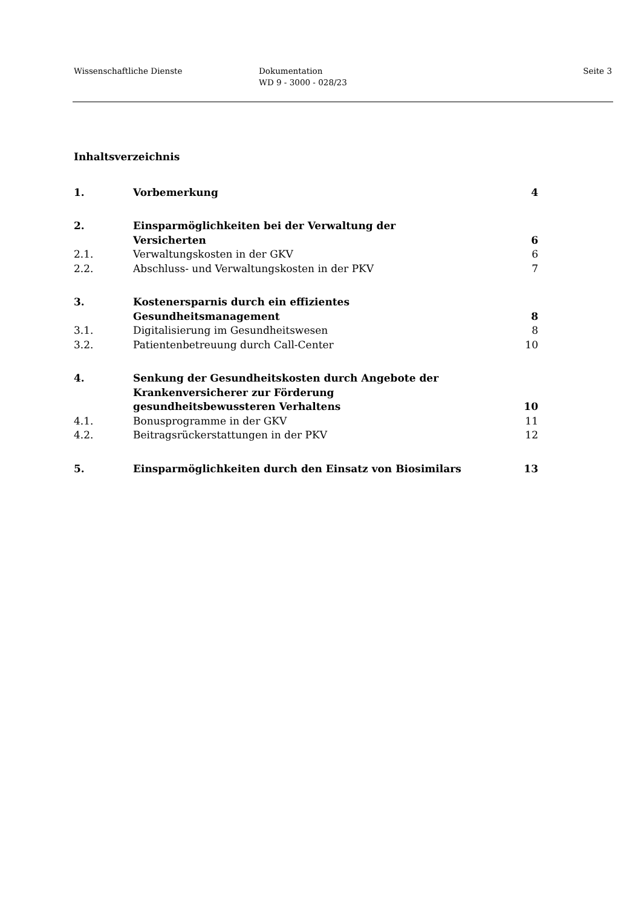Wissenschaftliche Dienste Dokumentation
WD 9 - 3000 - 028/23
Seite 3
Inhaltsverzeichnis
| 1. | Vorbemerkung | 4 |
| 2. | Einsparmöglichkeiten bei der Verwaltung der Versicherten | 6 |
| 2.1. | Verwaltungskosten in der GKV | 6 |
| 2.2. | Abschluss- und Verwaltungskosten in der PKV | 7 |
| 3. | Kostenersparnis durch ein effizientes Gesundheitsmanagement | 8 |
| 3.1. | Digitalisierung im Gesundheitswesen | 8 |
| 3.2. | Patientenbetreuung durch Call-Center | 10 |
| 4. | Senkung der Gesundheitskosten durch Angebote der Krankenversicherer zur Förderung gesundheitsbewussteren Verhaltens | 10 |
| 4.1. | Bonusprogramme in der GKV | 11 |
| 4.2. | Beitragsrückerstattungen in der PKV | 12 |
| 5. | Einsparmöglichkeiten durch den Einsatz von Biosimilars | 13 |